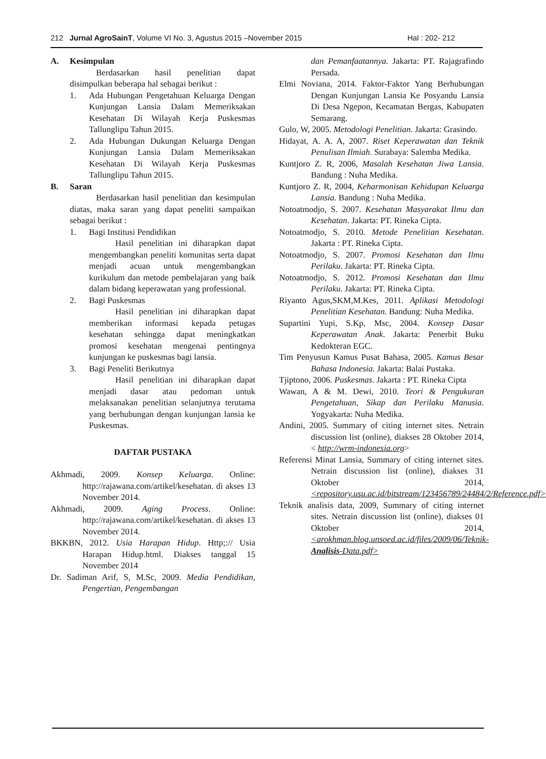212 Jurnal AgroSainT, Volume VI No. 3, Agustus 2015 –November 2015 Hal : 202- 212
A. Kesimpulan
Berdasarkan hasil penelitian dapat disimpulkan beberapa hal sebagai berikut :
1. Ada Hubungan Pengetahuan Keluarga Dengan Kunjungan Lansia Dalam Memeriksakan Kesehatan Di Wilayah Kerja Puskesmas Tallunglipu Tahun 2015.
2. Ada Hubungan Dukungan Keluarga Dengan Kunjungan Lansia Dalam Memeriksakan Kesehatan Di Wilayah Kerja Puskesmas Tallunglipu Tahun 2015.
B. Saran
Berdasarkan hasil penelitian dan kesimpulan diatas, maka saran yang dapat peneliti sampaikan sebagai berikut :
1. Bagi Institusi Pendidikan
Hasil penelitian ini diharapkan dapat mengembangkan peneliti komunitas serta dapat menjadi acuan untuk mengembangkan kurikulum dan metode pembelajaran yang baik dalam bidang keperawatan yang professional.
2. Bagi Puskesmas
Hasil penelitian ini diharapkan dapat memberikan informasi kepada petugas kesehatan sehingga dapat meningkatkan promosi kesehatan mengenai pentingnya kunjungan ke puskesmas bagi lansia.
3. Bagi Peneliti Berikutnya
Hasil penelitian ini diharapkan dapat menjadi dasar atau pedoman untuk melaksanakan penelitian selanjutnya terutama yang berhubungan dengan kunjungan lansia ke Puskesmas.
DAFTAR PUSTAKA
Akhmadi, 2009. Konsep Keluarga. Online: http://rajawana.com/artikel/kesehatan. di akses 13 November 2014.
Akhmadi, 2009. Aging Process. Online: http://rajawana.com/artikel/kesehatan. di akses 13 November 2014.
BKKBN, 2012. Usia Harapan Hidup. Http;:// Usia Harapan Hidup.html. Diakses tanggal 15 November 2014
Dr. Sadiman Arif, S, M.Sc, 2009. Media Pendidikan, Pengertian, Pengembangan
dan Pemanfaatannya. Jakarta: PT. Rajagrafindo Persada.
Elmi Noviana, 2014. Faktor-Faktor Yang Berhubungan Dengan Kunjungan Lansia Ke Posyandu Lansia Di Desa Ngepon, Kecamatan Bergas, Kabupaten Semarang.
Gulo, W, 2005. Metodologi Penelitian. Jakarta: Grasindo.
Hidayat, A. A. A, 2007. Riset Keperawatan dan Teknik Penulisan Ilmiah. Surabaya: Salemba Medika.
Kuntjoro Z. R, 2006, Masalah Kesehatan Jiwa Lansia. Bandung : Nuha Medika.
Kuntjoro Z. R, 2004, Keharmonisan Kehidupan Keluarga Lansia. Bandung : Nuha Medika.
Notoatmodjo, S. 2007. Kesehatan Masyarakat Ilmu dan Kesehatan. Jakarta: PT. Rineka Cipta.
Notoatmodjo, S. 2010. Metode Penelitian Kesehatan. Jakarta : PT. Rineka Cipta.
Notoatmodjo, S. 2007. Promosi Kesehatan dan Ilmu Perilaku. Jakarta: PT. Rineka Cipta.
Notoatmodjo, S. 2012. Promosi Kesehatan dan Ilmu Perilaku. Jakarta: PT. Rineka Cipta.
Riyanto Agus,SKM,M.Kes, 2011. Aplikasi Metodologi Penelitian Kesehatan. Bandung: Nuha Medika.
Supartini Yupi, S.Kp, Msc, 2004. Konsep Dasar Keperawatan Anak. Jakarta: Penerbit Buku Kedokteran EGC.
Tim Penyusun Kamus Pusat Bahasa, 2005. Kamus Besar Bahasa Indonesia. Jakarta: Balai Pustaka.
Tjiptono, 2006. Puskesmas. Jakarta : PT. Rineka Cipta
Wawan, A & M. Dewi, 2010. Teori & Pengukuran Pengetahuan, Sikap dan Perilaku Manusia. Yogyakarta: Nuha Medika.
Andini, 2005. Summary of citing internet sites. Netrain discussion list (online), diakses 28 Oktober 2014, < http://wrm-indonesia.org>
Referensi Minat Lansia, Summary of citing internet sites. Netrain discussion list (online), diakses 31 Oktober 2014, <repository.usu.ac.id/bitstream/123456789/24484/2/Reference.pdf>
Teknik analisis data, 2009, Summary of citing internet sites. Netrain discussion list (online), diakses 01 Oktober 2014, <arokhman.blog.unsoed.ac.id/files/2009/06/Teknik-Analisis-Data.pdf>